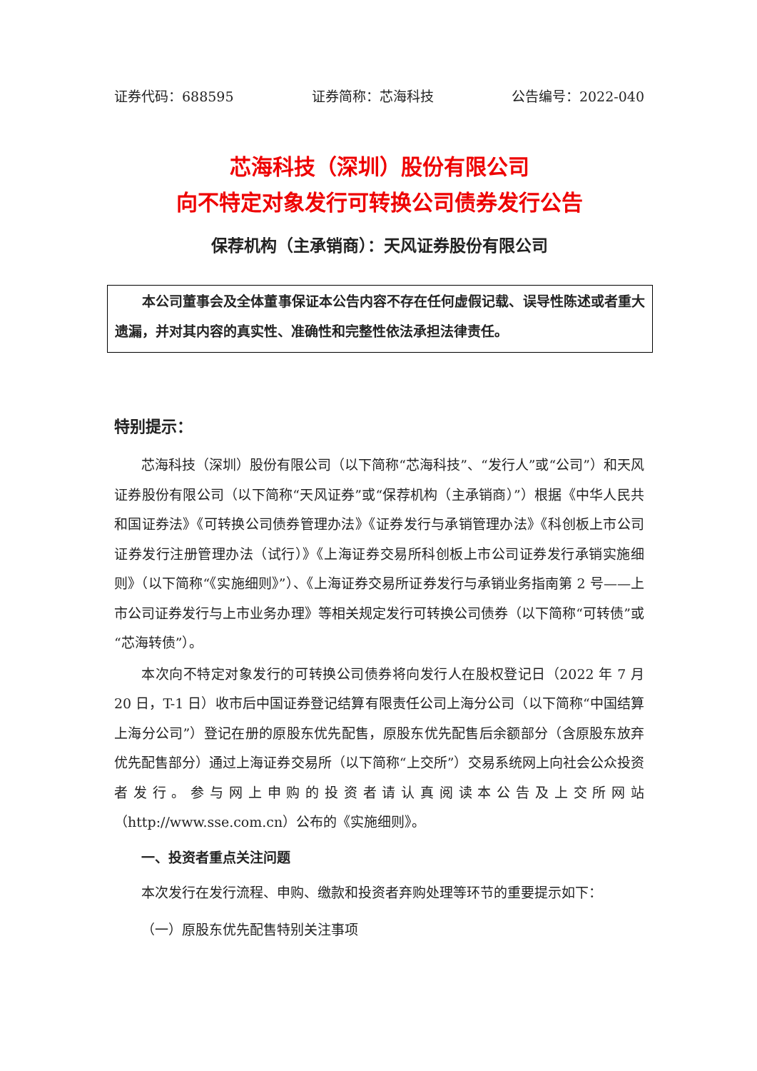证券代码：688595 证券简称：芯海科技 公告编号：2022-040
芯海科技（深圳）股份有限公司
向不特定对象发行可转换公司债券发行公告
保荐机构（主承销商）：天风证券股份有限公司
本公司董事会及全体董事保证本公告内容不存在任何虚假记载、误导性陈述或者重大遗漏，并对其内容的真实性、准确性和完整性依法承担法律责任。
特别提示：
芯海科技（深圳）股份有限公司（以下简称“芯海科技”、“发行人”或“公司”）和天风证券股份有限公司（以下简称“天风证券”或“保荐机构（主承销商）”）根据《中华人民共和国证券法》《可转换公司债券管理办法》《证券发行与承销管理办法》《科创板上市公司证券发行注册管理办法（试行）》《上海证券交易所科创板上市公司证券发行承销实施细则》（以下简称“《实施细则》”）、《上海证券交易所证券发行与承销业务指南第 2 号——上市公司证券发行与上市业务办理》等相关规定发行可转换公司债券（以下简称“可转债”或“芯海转债”）。
本次向不特定对象发行的可转换公司债券将向发行人在股权登记日（2022 年 7 月 20 日，T-1 日）收市后中国证券登记结算有限责任公司上海分公司（以下简称“中国结算上海分公司”）登记在册的原股东优先配售，原股东优先配售后余额部分（含原股东放弃优先配售部分）通过上海证券交易所（以下简称“上交所”）交易系统网上向社会公众投资者发行。参与网上申购的投资者请认真阅读本公告及上交所网站（http://www.sse.com.cn）公布的《实施细则》。
一、投资者重点关注问题
本次发行在发行流程、申购、缴款和投资者弃购处理等环节的重要提示如下：
（一）原股东优先配售特别关注事项